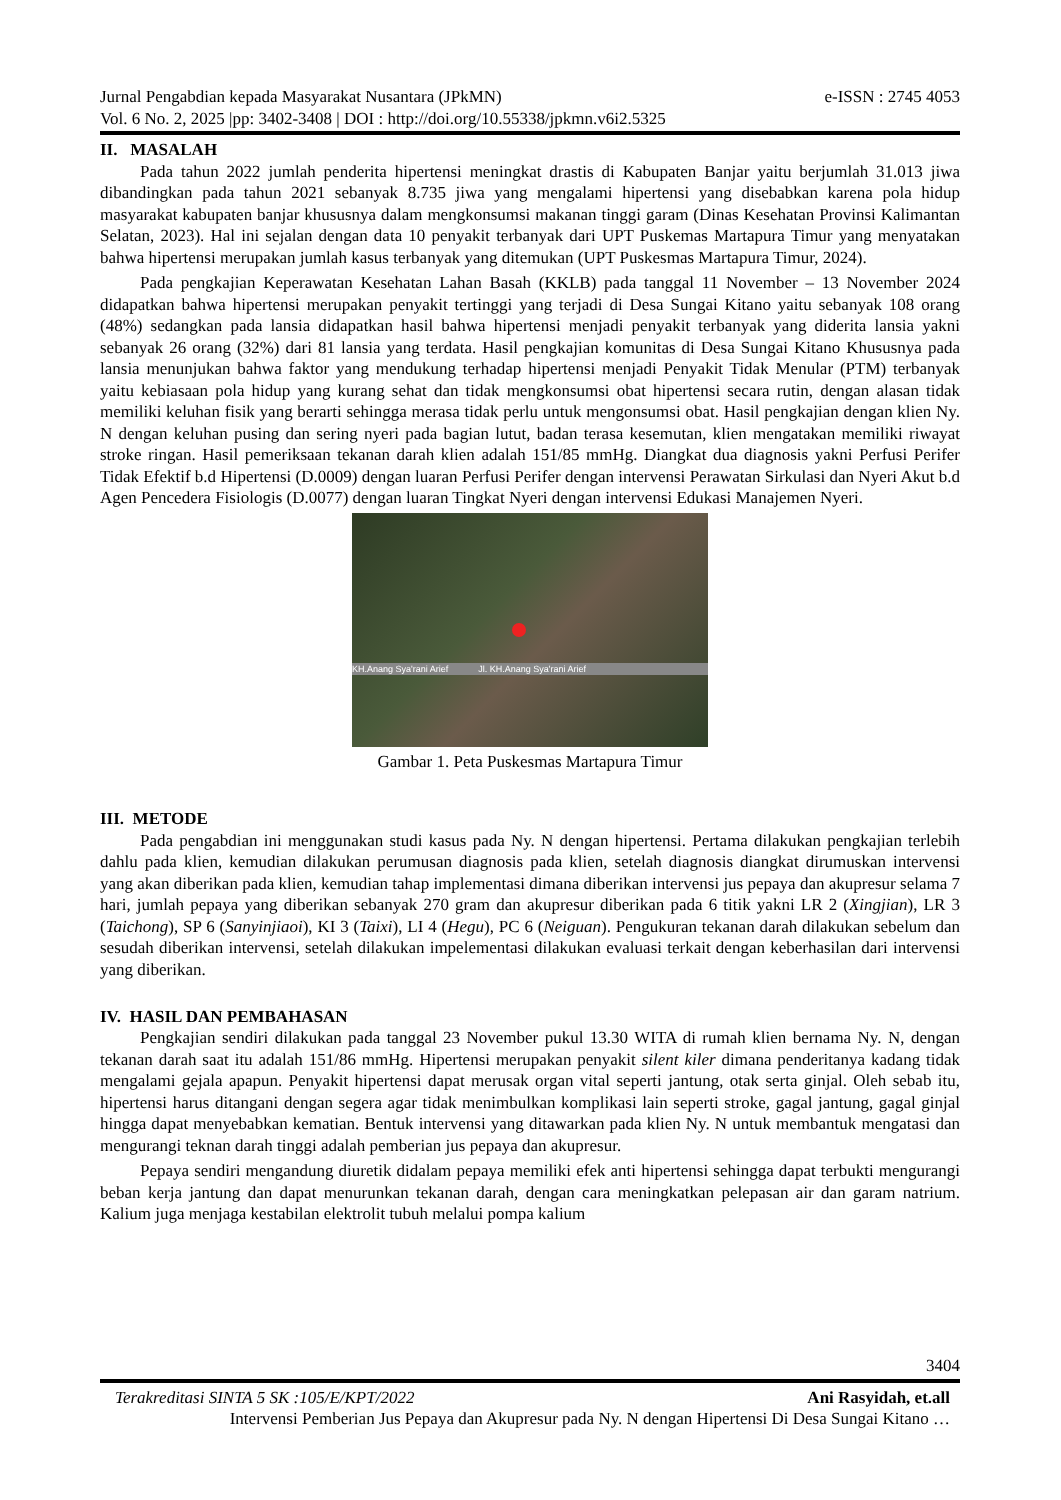Jurnal Pengabdian kepada Masyarakat Nusantara (JPkMN) e-ISSN : 2745 4053
Vol. 6 No. 2, 2025 |pp: 3402-3408 | DOI : http://doi.org/10.55338/jpkmn.v6i2.5325
II. MASALAH
Pada tahun 2022 jumlah penderita hipertensi meningkat drastis di Kabupaten Banjar yaitu berjumlah 31.013 jiwa dibandingkan pada tahun 2021 sebanyak 8.735 jiwa yang mengalami hipertensi yang disebabkan karena pola hidup masyarakat kabupaten banjar khususnya dalam mengkonsumsi makanan tinggi garam (Dinas Kesehatan Provinsi Kalimantan Selatan, 2023). Hal ini sejalan dengan data 10 penyakit terbanyak dari UPT Puskemas Martapura Timur yang menyatakan bahwa hipertensi merupakan jumlah kasus terbanyak yang ditemukan (UPT Puskesmas Martapura Timur, 2024).
Pada pengkajian Keperawatan Kesehatan Lahan Basah (KKLB) pada tanggal 11 November – 13 November 2024 didapatkan bahwa hipertensi merupakan penyakit tertinggi yang terjadi di Desa Sungai Kitano yaitu sebanyak 108 orang (48%) sedangkan pada lansia didapatkan hasil bahwa hipertensi menjadi penyakit terbanyak yang diderita lansia yakni sebanyak 26 orang (32%) dari 81 lansia yang terdata. Hasil pengkajian komunitas di Desa Sungai Kitano Khususnya pada lansia menunjukan bahwa faktor yang mendukung terhadap hipertensi menjadi Penyakit Tidak Menular (PTM) terbanyak yaitu kebiasaan pola hidup yang kurang sehat dan tidak mengkonsumsi obat hipertensi secara rutin, dengan alasan tidak memiliki keluhan fisik yang berarti sehingga merasa tidak perlu untuk mengonsumsi obat. Hasil pengkajian dengan klien Ny. N dengan keluhan pusing dan sering nyeri pada bagian lutut, badan terasa kesemutan, klien mengatakan memiliki riwayat stroke ringan. Hasil pemeriksaan tekanan darah klien adalah 151/85 mmHg. Diangkat dua diagnosis yakni Perfusi Perifer Tidak Efektif b.d Hipertensi (D.0009) dengan luaran Perfusi Perifer dengan intervensi Perawatan Sirkulasi dan Nyeri Akut b.d Agen Pencedera Fisiologis (D.0077) dengan luaran Tingkat Nyeri dengan intervensi Edukasi Manajemen Nyeri.
KH.Anang Sya'rani Arief Jl. KH.Anang Sya'rani Arief
Gambar 1. Peta Puskesmas Martapura Timur
III. METODE
Pada pengabdian ini menggunakan studi kasus pada Ny. N dengan hipertensi. Pertama dilakukan pengkajian terlebih dahlu pada klien, kemudian dilakukan perumusan diagnosis pada klien, setelah diagnosis diangkat dirumuskan intervensi yang akan diberikan pada klien, kemudian tahap implementasi dimana diberikan intervensi jus pepaya dan akupresur selama 7 hari, jumlah pepaya yang diberikan sebanyak 270 gram dan akupresur diberikan pada 6 titik yakni LR 2 (Xingjian), LR 3 (Taichong), SP 6 (Sanyinjiaoi), KI 3 (Taixi), LI 4 (Hegu), PC 6 (Neiguan). Pengukuran tekanan darah dilakukan sebelum dan sesudah diberikan intervensi, setelah dilakukan impelementasi dilakukan evaluasi terkait dengan keberhasilan dari intervensi yang diberikan.
IV. HASIL DAN PEMBAHASAN
Pengkajian sendiri dilakukan pada tanggal 23 November pukul 13.30 WITA di rumah klien bernama Ny. N, dengan tekanan darah saat itu adalah 151/86 mmHg. Hipertensi merupakan penyakit silent kiler dimana penderitanya kadang tidak mengalami gejala apapun. Penyakit hipertensi dapat merusak organ vital seperti jantung, otak serta ginjal. Oleh sebab itu, hipertensi harus ditangani dengan segera agar tidak menimbulkan komplikasi lain seperti stroke, gagal jantung, gagal ginjal hingga dapat menyebabkan kematian. Bentuk intervensi yang ditawarkan pada klien Ny. N untuk membantuk mengatasi dan mengurangi teknan darah tinggi adalah pemberian jus pepaya dan akupresur.
Pepaya sendiri mengandung diuretik didalam pepaya memiliki efek anti hipertensi sehingga dapat terbukti mengurangi beban kerja jantung dan dapat menurunkan tekanan darah, dengan cara meningkatkan pelepasan air dan garam natrium. Kalium juga menjaga kestabilan elektrolit tubuh melalui pompa kalium
3404
Terakreditasi SINTA 5 SK :105/E/KPT/2022 Ani Rasyidah, et.all
Intervensi Pemberian Jus Pepaya dan Akupresur pada Ny. N dengan Hipertensi Di Desa Sungai Kitano …